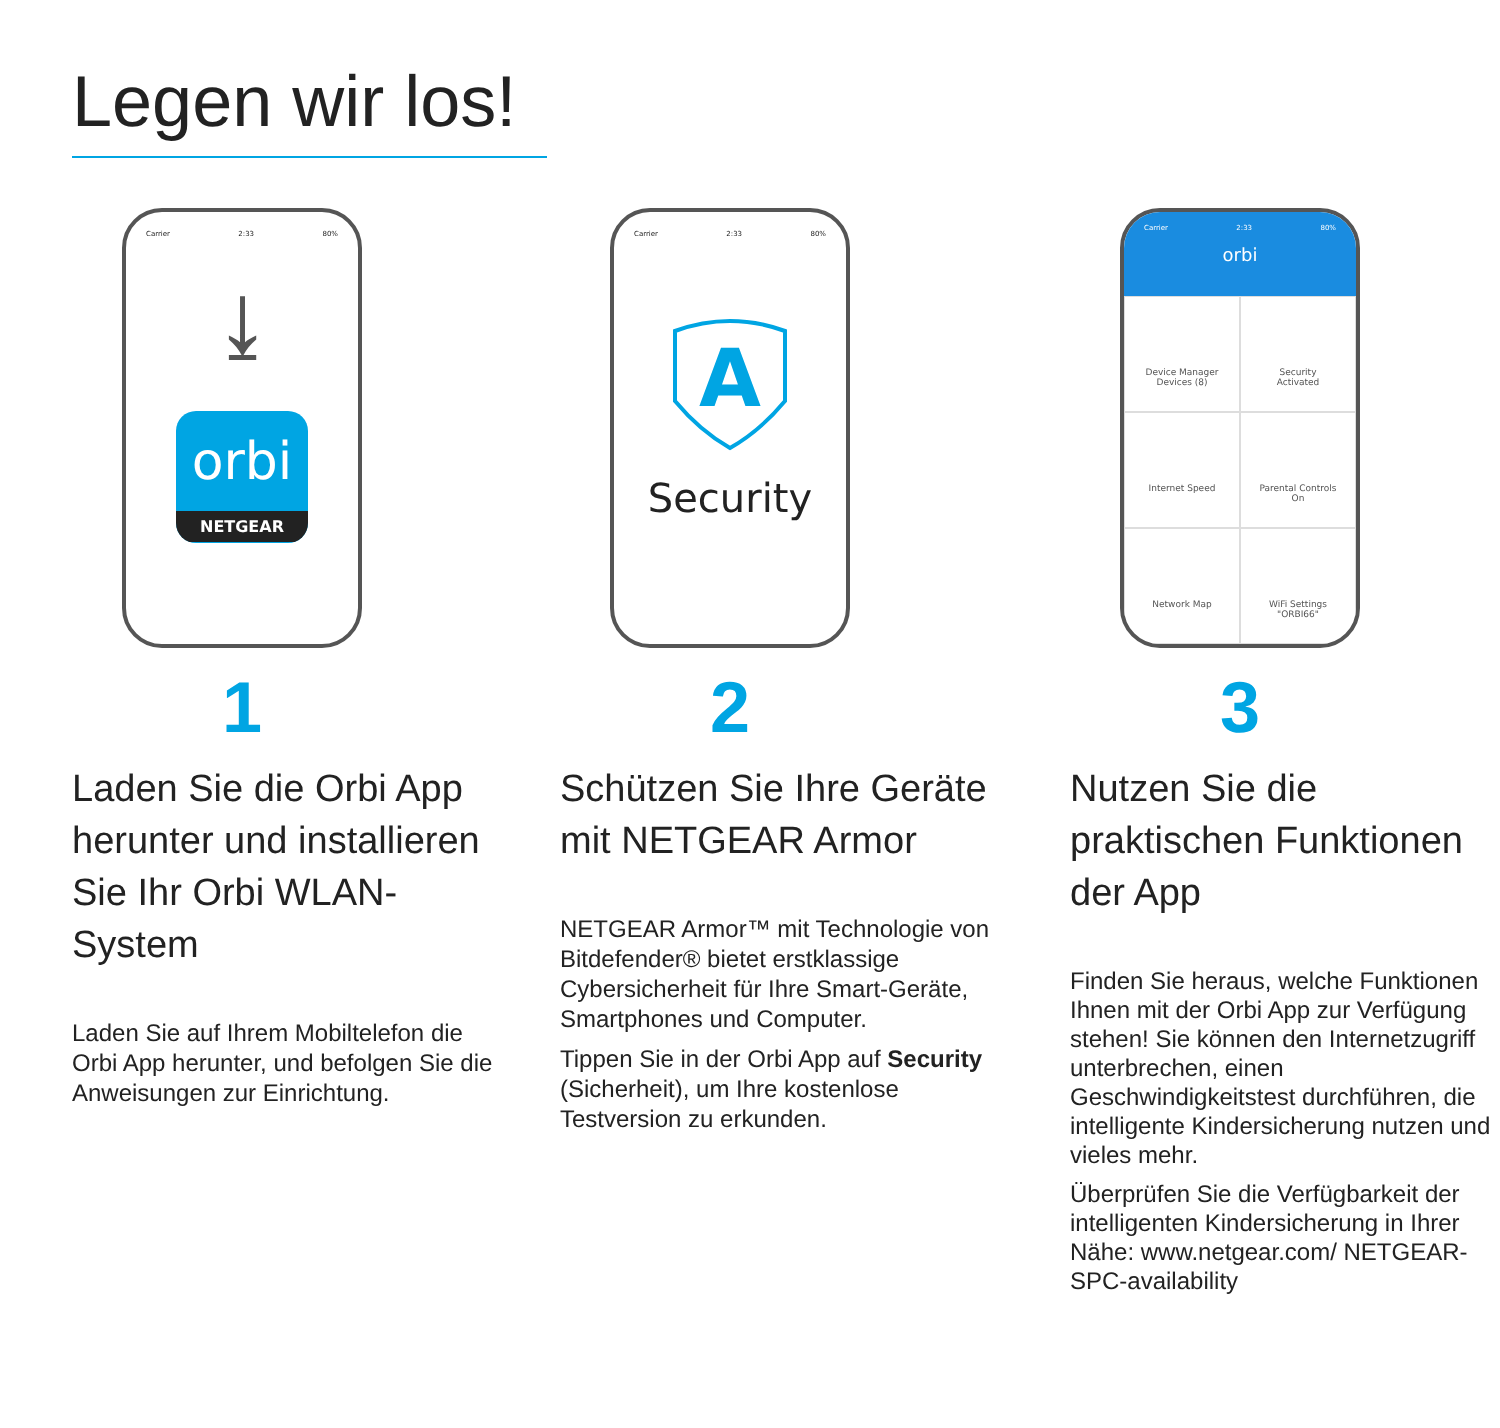Legen wir los!
Carrier 2:33 80%
⤓
orbi
NETGEAR
1
Laden Sie die Orbi App herunter und installieren Sie Ihr Orbi WLAN-System
Laden Sie auf Ihrem Mobiltelefon die Orbi App herunter, und befolgen Sie die Anweisungen zur Einrichtung.
Carrier 2:33 80%
A
Security
2
Schützen Sie Ihre Geräte mit NETGEAR Armor
NETGEAR Armor™ mit Technologie von Bitdefender® bietet erstklassige Cybersicherheit für Ihre Smart-Geräte, Smartphones und Computer.
Tippen Sie in der Orbi App auf Security (Sicherheit), um Ihre kostenlose Testversion zu erkunden.
Carrier 2:33 80%
orbi
Device Manager
Devices (8)
Security
Activated
Internet Speed
Parental Controls
On
Network Map
WiFi Settings
"ORBI66"
3
Nutzen Sie die praktischen Funktionen der App
Finden Sie heraus, welche Funktionen Ihnen mit der Orbi App zur Verfügung stehen! Sie können den Internetzugriff unterbrechen, einen Geschwindigkeitstest durchführen, die intelligente Kindersicherung nutzen und vieles mehr.
Überprüfen Sie die Verfügbarkeit der intelligenten Kindersicherung in Ihrer Nähe: www.netgear.com/ NETGEAR-SPC-availability